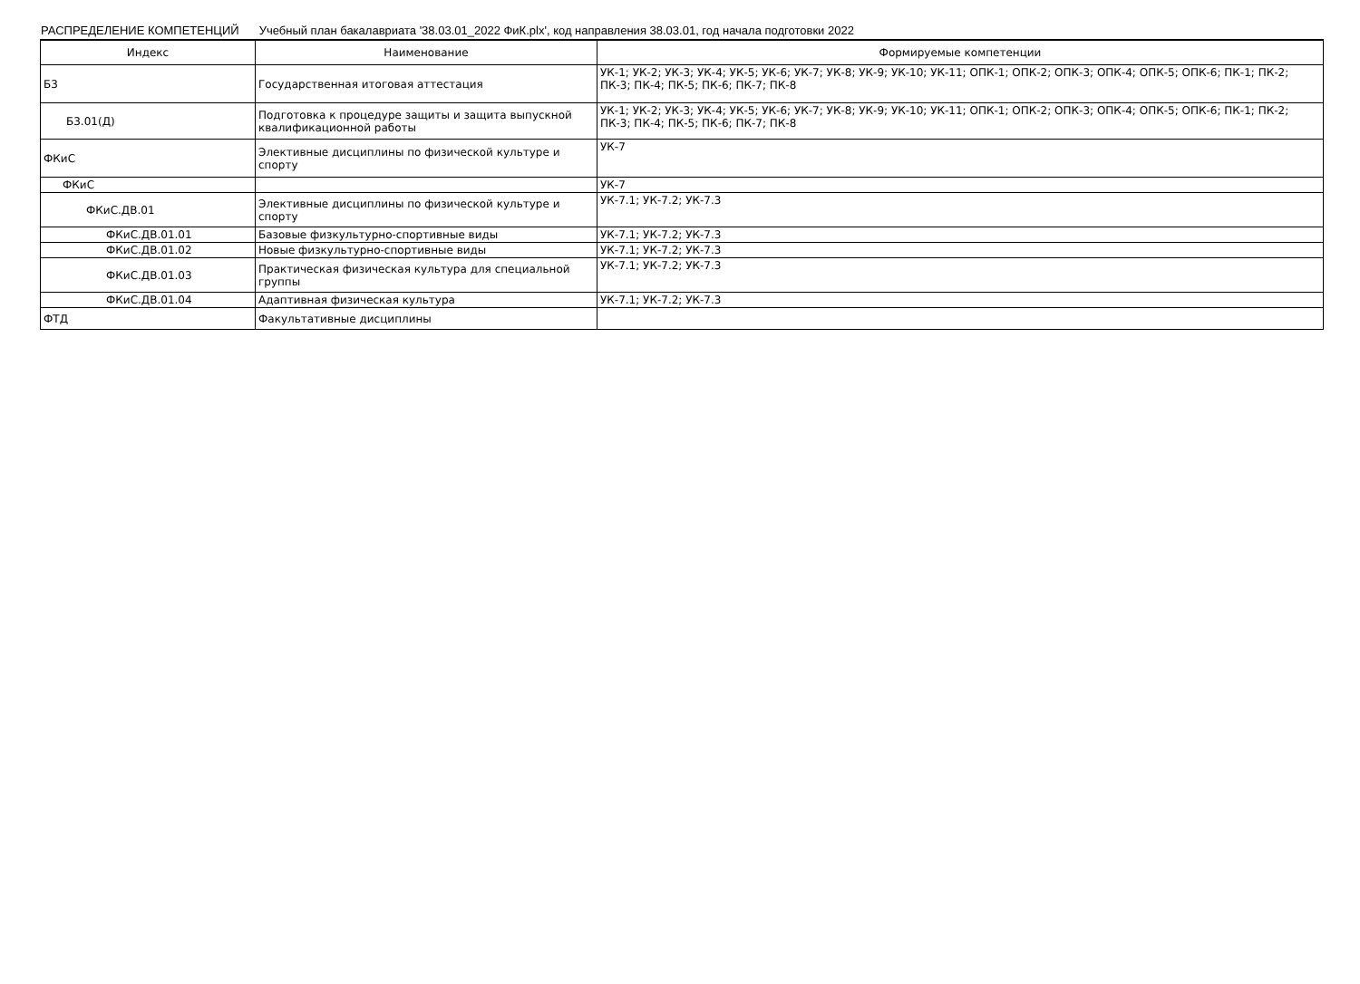РАСПРЕДЕЛЕНИЕ КОМПЕТЕНЦИЙ Учебный план бакалавриата '38.03.01_2022 ФиК.plx', код направления 38.03.01, год начала подготовки 2022
| Индекс | Наименование | Формируемые компетенции |
| --- | --- | --- |
| Б3 | Государственная итоговая аттестация | УК-1; УК-2; УК-3; УК-4; УК-5; УК-6; УК-7; УК-8; УК-9; УК-10; УК-11; ОПК-1; ОПК-2; ОПК-3; ОПК-4; ОПК-5; ОПК-6; ПК-1; ПК-2; ПК-3; ПК-4; ПК-5; ПК-6; ПК-7; ПК-8 |
| Б3.01(Д) | Подготовка к процедуре защиты и защита выпускной квалификационной работы | УК-1; УК-2; УК-3; УК-4; УК-5; УК-6; УК-7; УК-8; УК-9; УК-10; УК-11; ОПК-1; ОПК-2; ОПК-3; ОПК-4; ОПК-5; ОПК-6; ПК-1; ПК-2; ПК-3; ПК-4; ПК-5; ПК-6; ПК-7; ПК-8 |
| ФКиС | Элективные дисциплины по физической культуре и спорту | УК-7 |
| ФКиС | | УК-7 |
| ФКиС.ДВ.01 | Элективные дисциплины по физической культуре и спорту | УК-7.1; УК-7.2; УК-7.3 |
| ФКиС.ДВ.01.01 | Базовые физкультурно-спортивные виды | УК-7.1; УК-7.2; УК-7.3 |
| ФКиС.ДВ.01.02 | Новые физкультурно-спортивные виды | УК-7.1; УК-7.2; УК-7.3 |
| ФКиС.ДВ.01.03 | Практическая физическая культура для специальной группы | УК-7.1; УК-7.2; УК-7.3 |
| ФКиС.ДВ.01.04 | Адаптивная физическая культура | УК-7.1; УК-7.2; УК-7.3 |
| ФТД | Факультативные дисциплины | |